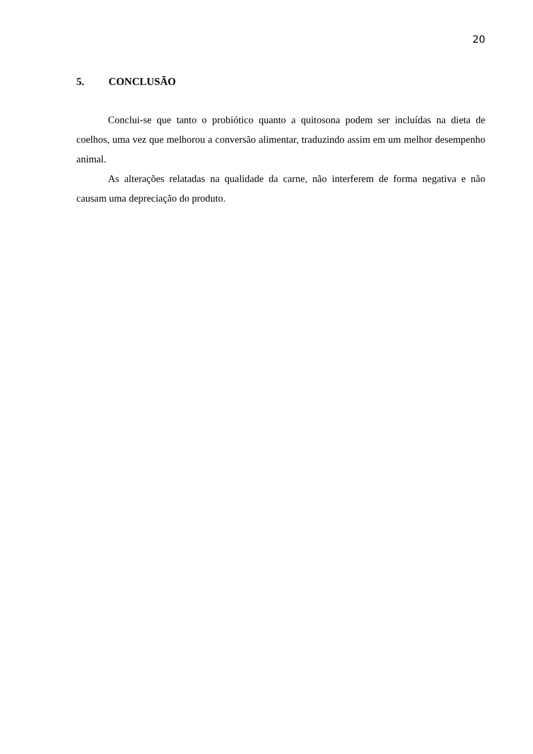20
5. CONCLUSÃO
Conclui-se que tanto o probiótico quanto a quitosona podem ser incluídas na dieta de coelhos, uma vez que melhorou a conversão alimentar, traduzindo assim em um melhor desempenho animal.
As alterações relatadas na qualidade da carne, não interferem de forma negativa e não causam uma depreciação do produto.